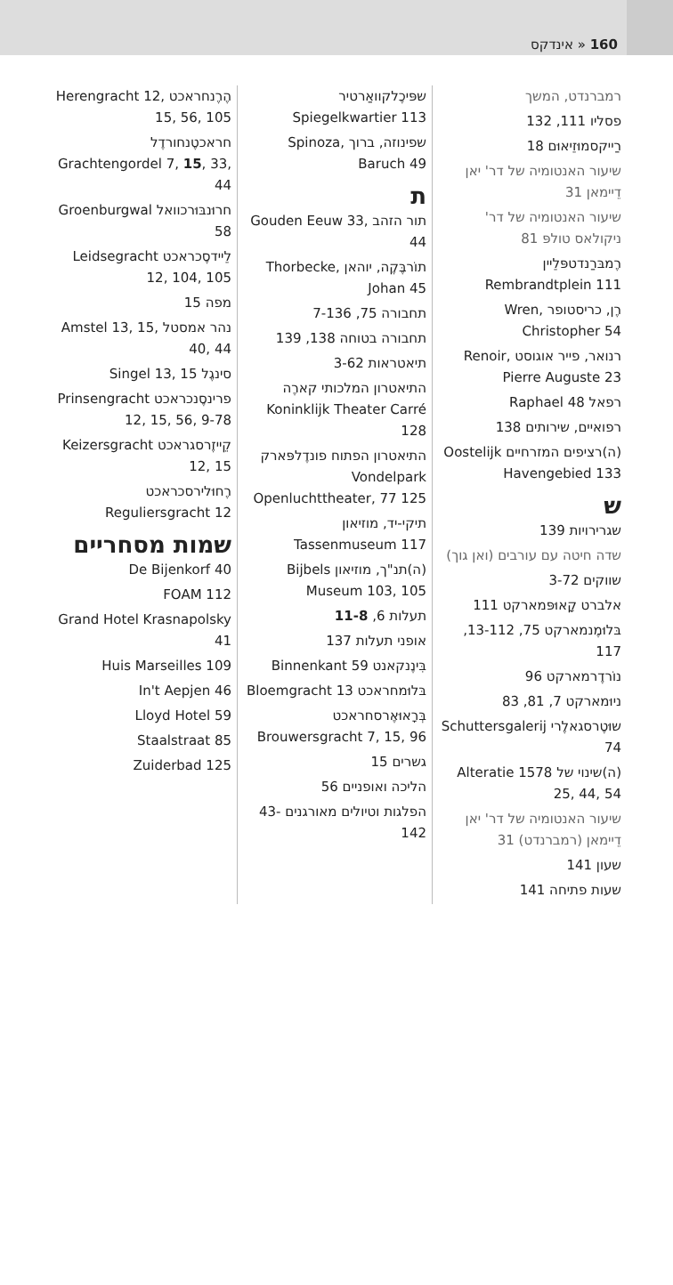160 « אינדקס
רמברנדט, המשך
פסליו 111, 132
רַייקסמוּזֵיאוּם 18
שיעור האנטומיה של דר' יאן דֵיימאן 31
שיעור האנטומיה של דר' ניקולאס טולפּ 81
רֶמבּרַנדטפּלֵיין Rembrandtplein 111
רֶן, כריסטופר Wren, Christopher 54
רנואר, פייר אוגוסט Renoir, Pierre Auguste 23
רפאל Raphael 48
רפואיים, שירותים 138
(ה)רציפים המזרחיים Oostelijk Havengebied 133
ש
שגרירויות 139
שדה חיטה עם עורבים (ואן גוך)
שווקים 3-72
אלברט קָאוּפּמארקט 111
בּלוּמֶנמארקט 75, 13-112, 117
נוֹרדֶרמארקט 96
ניוּמארקט 7, 81, 83
שוּטֶרסגאלֶרי Schuttersgalerij 74
(ה)שינוי של Alteratie 1578 25, 44, 54
שיעור האנטומיה של דר' יאן דֵיימאן (רמברנדט) 31
שעון 141
שעות פתיחה 141
שפּיכֶלקוואַרטיר Spiegelkwartier 113
שפינוזה, ברוך Spinoza, Baruch 49
ת
תור הזהב Gouden Eeuw 33, 44
תוֹרבֶּקֶה, יוהאן Thorbecke, Johan 45
תחבורה 75, 7-136
תחבורה בטוחה 138, 139
תיאטראות 3-62
התיאטרון המלכותי קארֶה Koninklijk Theater Carré 128
התיאטרון הפתוח פונדֶלפּארק Vondelpark Openluchttheater, 77 125
תיקי-יד, מוזיאון Tassenmuseum 117
(ה)תנ"ך, מוזיאון Bijbels Museum 103, 105
תעלות 6, 11-8
אופני תעלות 137
בִּינֶנקאנט Binnenkant 59
בּלוּמחראכט Bloemgracht 13
בְּרָאוּאֶרסחראכט Brouwersgracht 7, 15, 96
גשרים 15
הליכה ואופניים 56
הפלגות וטיולים מאורגנים 43-142
הֶרֶנחראכט Herengracht 12, 15, 56, 105
חראכטֶנחורדֶל Grachtengordel 7, 15, 33, 44
חרוּנבּוּרכוואל Groenburgwal 58
לֵיידסֶכראכט Leidsegracht 12, 104, 105
מפה 15
נהר אמסטל Amstel 13, 15, 40, 44
סינגֶל Singel 13, 15
פרינסֶנכראכט Prinsengracht 12, 15, 56, 9-78
קֵייזֶרסגראכט Keizersgracht 12, 15
רֶחוּלירסכראכט Reguliersgracht 12
שמות מסחריים
De Bijenkorf 40
FOAM 112
Grand Hotel Krasnapolsky 41
Huis Marseilles 109
In't Aepjen 46
Lloyd Hotel 59
Staalstraat 85
Zuiderbad 125